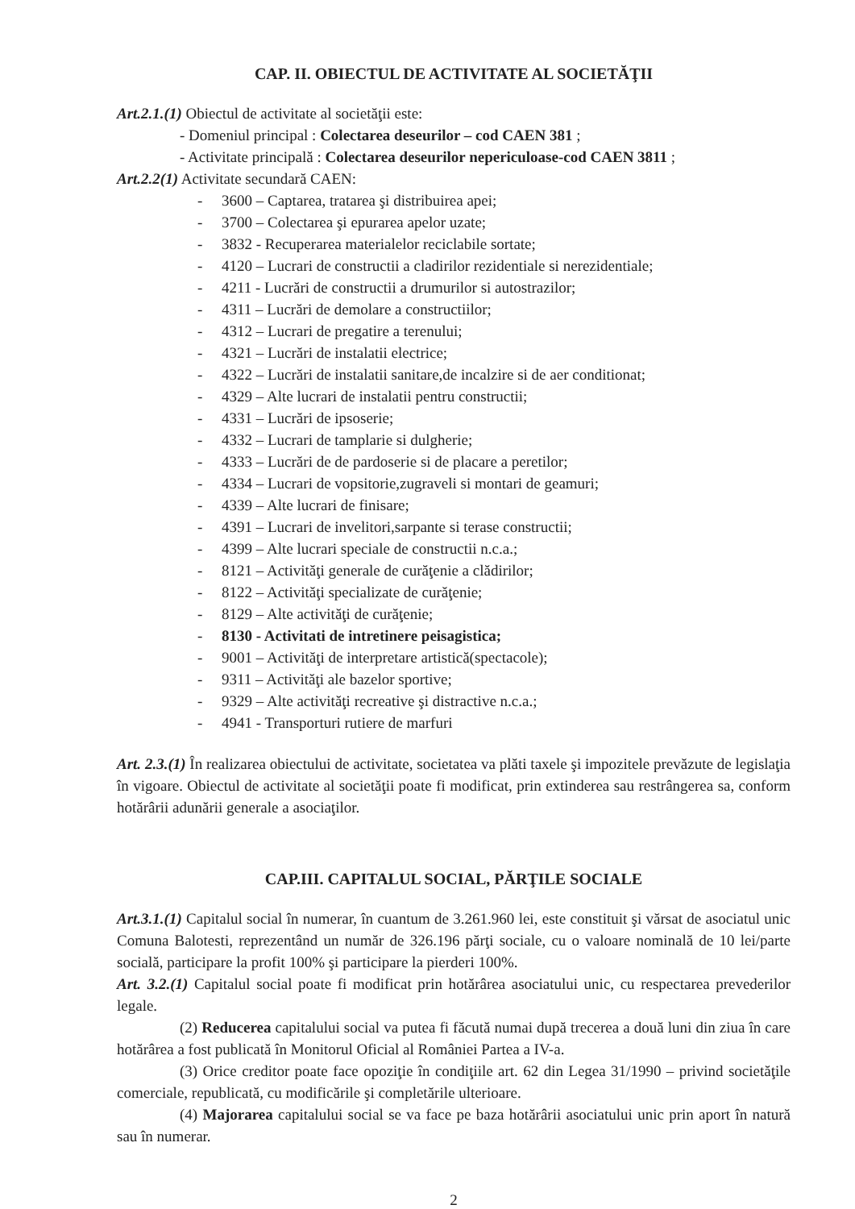CAP. II. OBIECTUL DE ACTIVITATE AL SOCIETĂŢII
Art.2.1.(1) Obiectul de activitate al societăţii este:
- Domeniul principal : Colectarea deseurilor – cod CAEN 381 ;
- Activitate principală : Colectarea deseurilor nepericuloase-cod CAEN 3811 ;
Art.2.2(1) Activitate secundară CAEN:
- 3600 – Captarea, tratarea şi distribuirea apei;
- 3700 – Colectarea şi epurarea apelor uzate;
- 3832 - Recuperarea materialelor reciclabile sortate;
- 4120 – Lucrari de constructii a cladirilor rezidentiale si nerezidentiale;
- 4211 - Lucrări de constructii a drumurilor si autostrazilor;
- 4311 – Lucrări de demolare a constructiilor;
- 4312 – Lucrari de pregatire a terenului;
- 4321 – Lucrări de instalatii electrice;
- 4322 – Lucrări de instalatii sanitare,de incalzire si de aer conditionat;
- 4329 – Alte lucrari de instalatii pentru constructii;
- 4331 – Lucrări de ipsoserie;
- 4332 – Lucrari de tamplarie si dulgherie;
- 4333 – Lucrări de de pardoserie si de placare a peretilor;
- 4334 – Lucrari de vopsitorie,zugraveli si montari de geamuri;
- 4339 – Alte lucrari de finisare;
- 4391 – Lucrari de invelitori,sarpante si terase constructii;
- 4399 – Alte lucrari speciale de constructii n.c.a.;
- 8121 – Activităţi generale de curăţenie a clădirilor;
- 8122 – Activităţi specializate de curăţenie;
- 8129 – Alte activităţi de curăţenie;
- 8130 - Activitati de intretinere peisagistica;
- 9001 – Activităţi de interpretare artistică(spectacole);
- 9311 – Activităţi ale bazelor sportive;
- 9329 – Alte activităţi recreative şi distractive n.c.a.;
- 4941 - Transporturi rutiere de marfuri
Art. 2.3.(1) În realizarea obiectului de activitate, societatea va plăti taxele şi impozitele prevăzute de legislaţia în vigoare. Obiectul de activitate al societăţii poate fi modificat, prin extinderea sau restrângerea sa, conform hotărârii adunării generale a asociaţilor.
CAP.III. CAPITALUL SOCIAL, PĂRŢILE SOCIALE
Art.3.1.(1) Capitalul social în numerar, în cuantum de 3.261.960 lei, este constituit şi vărsat de asociatul unic Comuna Balotesti, reprezentând un număr de 326.196 părţi sociale, cu o valoare nominală de 10 lei/parte socială, participare la profit 100% şi participare la pierderi 100%.
Art. 3.2.(1) Capitalul social poate fi modificat prin hotărârea asociatului unic, cu respectarea prevederilor legale.
(2) Reducerea capitalului social va putea fi făcută numai după trecerea a două luni din ziua în care hotărârea a fost publicată în Monitorul Oficial al României Partea a IV-a.
(3) Orice creditor poate face opoziţie în condiţiile art. 62 din Legea 31/1990 – privind societăţile comerciale, republicată, cu modificările şi completările ulterioare.
(4) Majorarea capitalului social se va face pe baza hotărârii asociatului unic prin aport în natură sau în numerar.
2